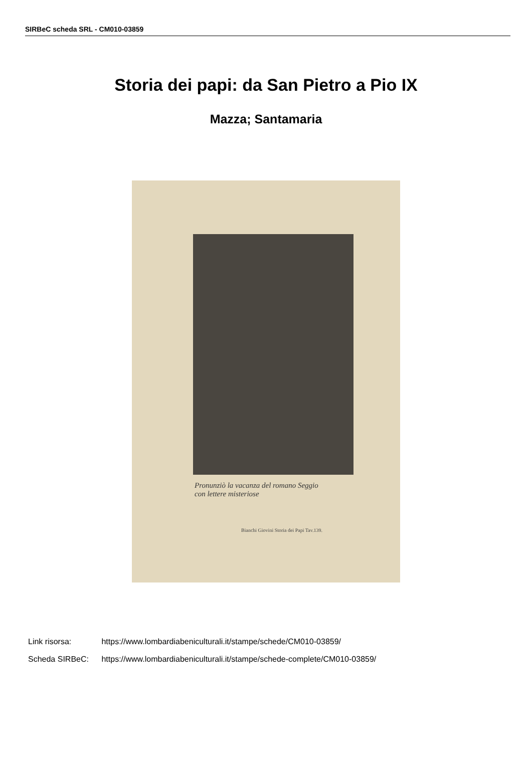SIRBeC scheda SRL - CM010-03859
Storia dei papi: da San Pietro a Pio IX
Mazza; Santamaria
Pronunziò la vacanza del romano Seggio
con lettere misteriose
Bianchi Giovini Storia dei Papi Tav.139.
Link risorsa: https://www.lombardiabeniculturali.it/stampe/schede/CM010-03859/
Scheda SIRBeC: https://www.lombardiabeniculturali.it/stampe/schede-complete/CM010-03859/